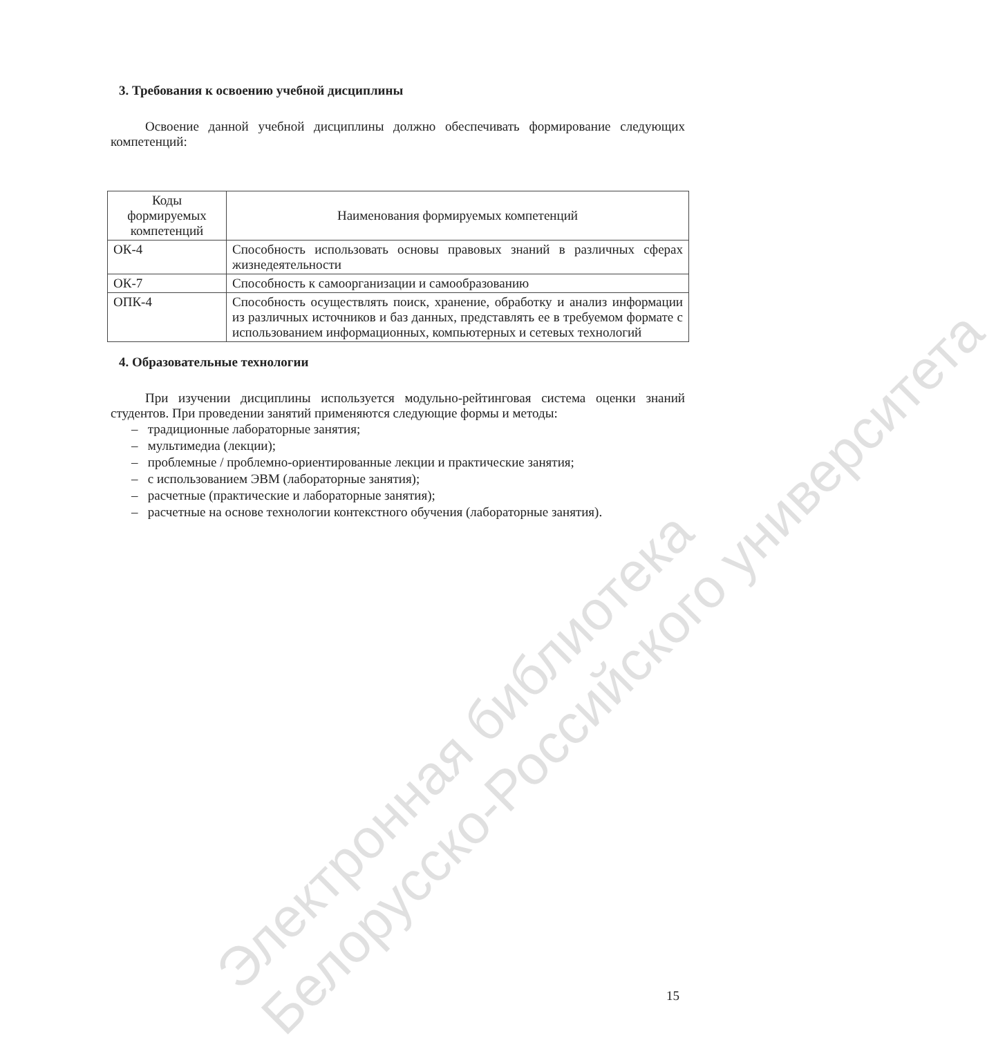Электронная библиотека
Белорусско-Российского университета
3. Требования к освоению учебной дисциплины
Освоение данной учебной дисциплины должно обеспечивать формирование следующих компетенций:
| Коды формируемых компетенций | Наименования формируемых компетенций |
| --- | --- |
| ОК-4 | Способность использовать основы правовых знаний в различных сферах жизнедеятельности |
| ОК-7 | Способность к самоорганизации и самообразованию |
| ОПК-4 | Способность осуществлять поиск, хранение, обработку и анализ информации из различных источников и баз данных, представлять ее в требуемом формате с использованием информационных, компьютерных и сетевых технологий |
4. Образовательные технологии
При изучении дисциплины используется модульно-рейтинговая система оценки знаний студентов. При проведении занятий применяются следующие формы и методы:
– традиционные лабораторные занятия;
– мультимедиа (лекции);
– проблемные / проблемно-ориентированные лекции и практические занятия;
– с использованием ЭВМ (лабораторные занятия);
– расчетные (практические и лабораторные занятия);
– расчетные на основе технологии контекстного обучения (лабораторные занятия).
15